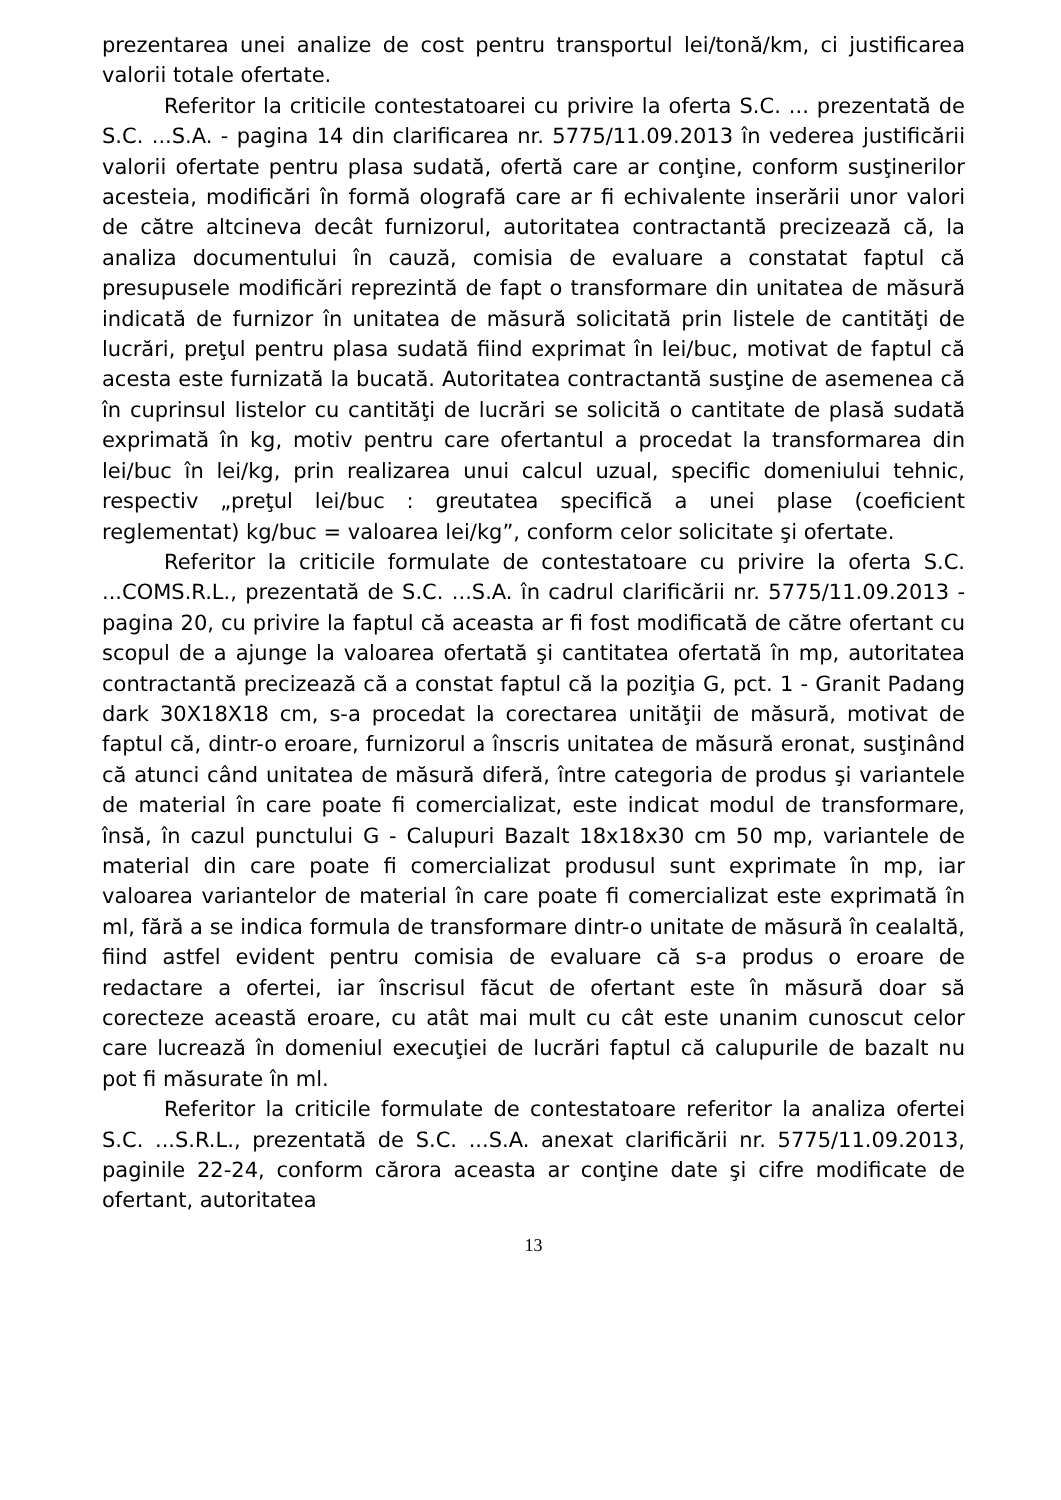prezentarea unei analize de cost pentru transportul lei/tonă/km, ci justificarea valorii totale ofertate.
Referitor la criticile contestatoarei cu privire la oferta S.C. ... prezentată de S.C. ...S.A. - pagina 14 din clarificarea nr. 5775/11.09.2013 în vederea justificării valorii ofertate pentru plasa sudată, ofertă care ar conţine, conform susţinerilor acesteia, modificări în formă olografă care ar fi echivalente inserării unor valori de către altcineva decât furnizorul, autoritatea contractantă precizează că, la analiza documentului în cauză, comisia de evaluare a constatat faptul că presupusele modificări reprezintă de fapt o transformare din unitatea de măsură indicată de furnizor în unitatea de măsură solicitată prin listele de cantităţi de lucrări, preţul pentru plasa sudată fiind exprimat în lei/buc, motivat de faptul că acesta este furnizată la bucată. Autoritatea contractantă susţine de asemenea că în cuprinsul listelor cu cantităţi de lucrări se solicită o cantitate de plasă sudată exprimată în kg, motiv pentru care ofertantul a procedat la transformarea din lei/buc în lei/kg, prin realizarea unui calcul uzual, specific domeniului tehnic, respectiv „preţul lei/buc : greutatea specifică a unei plase (coeficient reglementat) kg/buc = valoarea lei/kg”, conform celor solicitate şi ofertate.
Referitor la criticile formulate de contestatoare cu privire la oferta S.C. ...COMS.R.L., prezentată de S.C. ...S.A. în cadrul clarificării nr. 5775/11.09.2013 - pagina 20, cu privire la faptul că aceasta ar fi fost modificată de către ofertant cu scopul de a ajunge la valoarea ofertată şi cantitatea ofertată în mp, autoritatea contractantă precizează că a constat faptul că la poziţia G, pct. 1 - Granit Padang dark 30X18X18 cm, s-a procedat la corectarea unităţii de măsură, motivat de faptul că, dintr-o eroare, furnizorul a înscris unitatea de măsură eronat, susţinând că atunci când unitatea de măsură diferă, între categoria de produs şi variantele de material în care poate fi comercializat, este indicat modul de transformare, însă, în cazul punctului G - Calupuri Bazalt 18x18x30 cm 50 mp, variantele de material din care poate fi comercializat produsul sunt exprimate în mp, iar valoarea variantelor de material în care poate fi comercializat este exprimată în ml, fără a se indica formula de transformare dintr-o unitate de măsură în cealaltă, fiind astfel evident pentru comisia de evaluare că s-a produs o eroare de redactare a ofertei, iar înscrisul făcut de ofertant este în măsură doar să corecteze această eroare, cu atât mai mult cu cât este unanim cunoscut celor care lucrează în domeniul execuţiei de lucrări faptul că calupurile de bazalt nu pot fi măsurate în ml.
Referitor la criticile formulate de contestatoare referitor la analiza ofertei S.C. ...S.R.L., prezentată de S.C. ...S.A. anexat clarificării nr. 5775/11.09.2013, paginile 22-24, conform cărora aceasta ar conţine date şi cifre modificate de ofertant, autoritatea
13